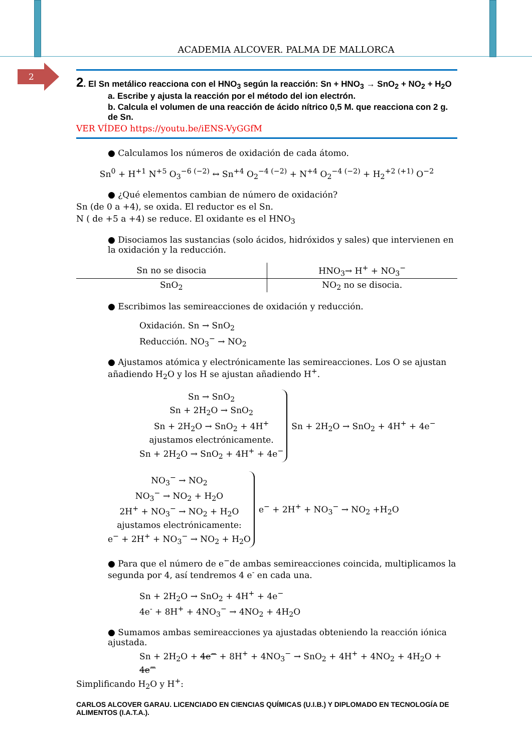ACADEMIA ALCOVER. PALMA DE MALLORCA
2
2. El Sn metálico reacciona con el HNO<sub>3</sub> según la reacción: Sn + HNO<sub>3</sub> → SnO<sub>2</sub> + NO<sub>2</sub> + H<sub>2</sub>O
a. Escribe y ajusta la reacción por el método del ion electrón.
b. Calcula el volumen de una reacción de ácido nítrico 0,5 M. que reacciona con 2 g. de Sn.
VER VÍDEO https://youtu.be/iENS-VyGGfM
● Calculamos los números de oxidación de cada átomo.
Sn<sup>0</sup> + H<sup>+1</sup> N<sup>+5</sup> O<sub>3</sub><sup>−6 (−2)</sup> ↔ Sn<sup>+4</sup> O<sub>2</sub><sup>−4 (−2)</sup> + N<sup>+4</sup> O<sub>2</sub><sup>−4 (−2)</sup> + H<sub>2</sub><sup>+2 (+1)</sup> O<sup>−2</sup>
● ¿Qué elementos cambian de número de oxidación?
Sn (de 0 a +4), se oxida. El reductor es el Sn.
N ( de +5 a +4) se reduce. El oxidante es el HNO<sub>3</sub>
● Disociamos las sustancias (solo ácidos, hidróxidos y sales) que intervienen en la oxidación y la reducción.
| Sn no se disocia | HNO<sub>3</sub>→ H<sup>+</sup> + NO<sub>3</sub><sup>−</sup> |
| SnO<sub>2</sub> | NO<sub>2</sub> no se disocia. |
● Escribimos las semireacciones de oxidación y reducción.
Oxidación. Sn → SnO<sub>2</sub>
Reducción. NO<sub>3</sub><sup>−</sup> → NO<sub>2</sub>
● Ajustamos atómica y electrónicamente las semireacciones. Los O se ajustan añadiendo H<sub>2</sub>O y los H se ajustan añadiendo H<sup>+</sup>.
Sn → SnO<sub>2</sub>
Sn + 2H<sub>2</sub>O → SnO<sub>2</sub>
Sn + 2H<sub>2</sub>O → SnO<sub>2</sub> + 4H<sup>+</sup>
ajustamos electrónicamente.
Sn + 2H<sub>2</sub>O → SnO<sub>2</sub> + 4H<sup>+</sup> + 4e<sup>−</sup>
Sn + 2H<sub>2</sub>O → SnO<sub>2</sub> + 4H<sup>+</sup> + 4e<sup>−</sup>
NO<sub>3</sub><sup>−</sup> → NO<sub>2</sub>
NO<sub>3</sub><sup>−</sup> → NO<sub>2</sub> + H<sub>2</sub>O
2H<sup>+</sup> + NO<sub>3</sub><sup>−</sup> → NO<sub>2</sub> + H<sub>2</sub>O
ajustamos electrónicamente:
e<sup>−</sup> + 2H<sup>+</sup> + NO<sub>3</sub><sup>−</sup> → NO<sub>2</sub> + H<sub>2</sub>O
e<sup>−</sup> + 2H<sup>+</sup> + NO<sub>3</sub><sup>−</sup> → NO<sub>2</sub> +H<sub>2</sub>O
● Para que el número de e<sup>−</sup>de ambas semireacciones coincida, multiplicamos la segunda por 4, así tendremos 4 e<sup>-</sup> en cada una.
Sn + 2H<sub>2</sub>O → SnO<sub>2</sub> + 4H<sup>+</sup> + 4e<sup>−</sup>
4e<sup>-</sup> + 8H<sup>+</sup> + 4NO<sub>3</sub><sup>−</sup> → 4NO<sub>2</sub> + 4H<sub>2</sub>O
● Sumamos ambas semireacciones ya ajustadas obteniendo la reacción iónica ajustada.
Sn + 2H<sub>2</sub>O + 4e<sup>−</sup> + 8H<sup>+</sup> + 4NO<sub>3</sub><sup>−</sup> → SnO<sub>2</sub> + 4H<sup>+</sup> + 4NO<sub>2</sub> + 4H<sub>2</sub>O + 4e<sup>−</sup>
Simplificando H<sub>2</sub>O y H<sup>+</sup>:
CARLOS ALCOVER GARAU. LICENCIADO EN CIENCIAS QUÍMICAS (U.I.B.) Y DIPLOMADO EN TECNOLOGÍA DE ALIMENTOS (I.A.T.A.).